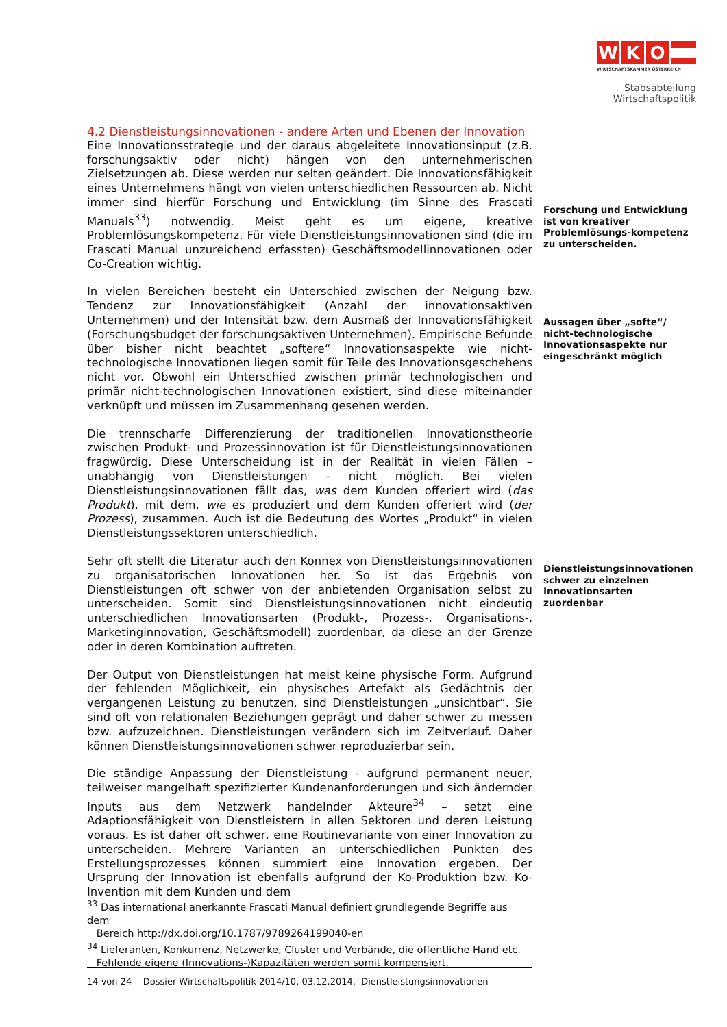W K O
WIRTSCHAFTSKAMMER ÖSTERREICH
Stabsabteilung
Wirtschaftspolitik
4.2 Dienstleistungsinnovationen - andere Arten und Ebenen der Innovation
Eine Innovationsstrategie und der daraus abgeleitete Innovationsinput (z.B. forschungsaktiv oder nicht) hängen von den unternehmerischen Zielsetzungen ab. Diese werden nur selten geändert. Die Innovationsfähigkeit eines Unternehmens hängt von vielen unterschiedlichen Ressourcen ab. Nicht immer sind hierfür Forschung und Entwicklung (im Sinne des Frascati Manuals<sup>33</sup>) notwendig. Meist geht es um eigene, kreative Problemlösungskompetenz. Für viele Dienstleistungsinnovationen sind (die im Frascati Manual unzureichend erfassten) Geschäftsmodellinnovationen oder Co-Creation wichtig.
In vielen Bereichen besteht ein Unterschied zwischen der Neigung bzw. Tendenz zur Innovationsfähigkeit (Anzahl der innovationsaktiven Unternehmen) und der Intensität bzw. dem Ausmaß der Innovationsfähigkeit (Forschungsbudget der forschungsaktiven Unternehmen). Empirische Befunde über bisher nicht beachtet „softere“ Innovationsaspekte wie nicht-technologische Innovationen liegen somit für Teile des Innovationsgeschehens nicht vor. Obwohl ein Unterschied zwischen primär technologischen und primär nicht-technologischen Innovationen existiert, sind diese miteinander verknüpft und müssen im Zusammenhang gesehen werden.
Die trennscharfe Differenzierung der traditionellen Innovationstheorie zwischen Produkt- und Prozessinnovation ist für Dienstleistungsinnovationen fragwürdig. Diese Unterscheidung ist in der Realität in vielen Fällen – unabhängig von Dienstleistungen - nicht möglich. Bei vielen Dienstleistungsinnovationen fällt das, was dem Kunden offeriert wird (das Produkt), mit dem, wie es produziert und dem Kunden offeriert wird (der Prozess), zusammen. Auch ist die Bedeutung des Wortes „Produkt“ in vielen Dienstleistungssektoren unterschiedlich.
Sehr oft stellt die Literatur auch den Konnex von Dienstleistungsinnovationen zu organisatorischen Innovationen her. So ist das Ergebnis von Dienstleistungen oft schwer von der anbietenden Organisation selbst zu unterscheiden. Somit sind Dienstleistungsinnovationen nicht eindeutig unterschiedlichen Innovationsarten (Produkt-, Prozess-, Organisations-, Marketinginnovation, Geschäftsmodell) zuordenbar, da diese an der Grenze oder in deren Kombination auftreten.
Der Output von Dienstleistungen hat meist keine physische Form. Aufgrund der fehlenden Möglichkeit, ein physisches Artefakt als Gedächtnis der vergangenen Leistung zu benutzen, sind Dienstleistungen „unsichtbar“. Sie sind oft von relationalen Beziehungen geprägt und daher schwer zu messen bzw. aufzuzeichnen. Dienstleistungen verändern sich im Zeitverlauf. Daher können Dienstleistungsinnovationen schwer reproduzierbar sein.
Die ständige Anpassung der Dienstleistung - aufgrund permanent neuer, teilweiser mangelhaft spezifizierter Kundenanforderungen und sich ändernder Inputs aus dem Netzwerk handelnder Akteure<sup>34</sup> – setzt eine Adaptionsfähigkeit von Dienstleistern in allen Sektoren und deren Leistung voraus. Es ist daher oft schwer, eine Routinevariante von einer Innovation zu unterscheiden. Mehrere Varianten an unterschiedlichen Punkten des Erstellungsprozesses können summiert eine Innovation ergeben. Der Ursprung der Innovation ist ebenfalls aufgrund der Ko-Produktion bzw. Ko-Invention mit dem Kunden und dem
Forschung und Entwicklung ist von kreativer Problemlösungs-kompetenz zu unterscheiden.
Aussagen über „softe“/ nicht-technologische Innovationsaspekte nur eingeschränkt möglich
Dienstleistungsinnovationen schwer zu einzelnen Innovationsarten zuordenbar
<sup>33</sup> Das international anerkannte Frascati Manual definiert grundlegende Begriffe aus dem
Bereich http://dx.doi.org/10.1787/9789264199040-en
<sup>34</sup> Lieferanten, Konkurrenz, Netzwerke, Cluster und Verbände, die öffentliche Hand etc.
Fehlende eigene (Innovations-)Kapazitäten werden somit kompensiert.
14 von 24 Dossier Wirtschaftspolitik 2014/10, 03.12.2014, Dienstleistungsinnovationen